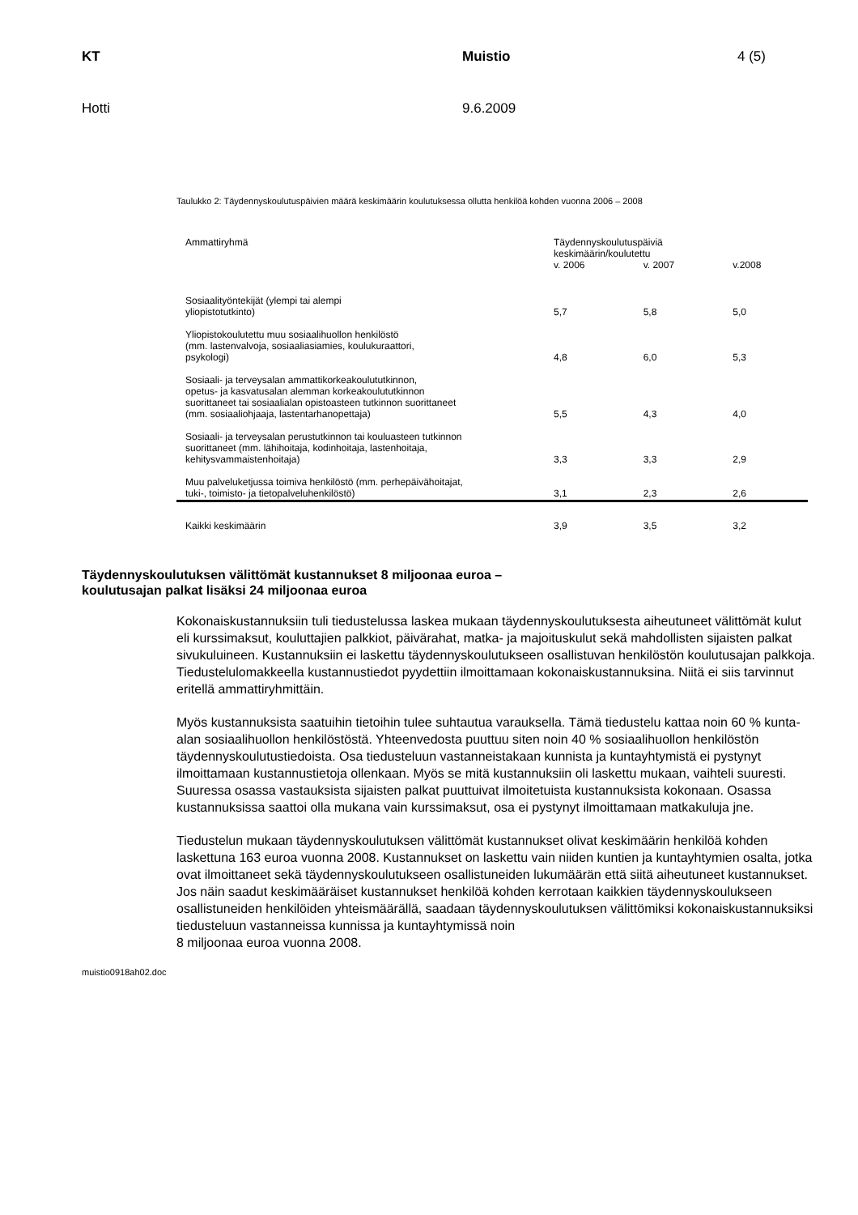KT Muistio 4 (5)
Hotti 9.6.2009
Taulukko 2: Täydennyskoulutuspäivien määrä keskimäärin koulutuksessa ollutta henkilöä kohden vuonna 2006 – 2008
| Ammattiryhmä | Täydennyskoulutuspäiviä keskimäärin/koulutettu | | |
| --- | --- | --- | --- |
| | v. 2006 | v. 2007 | v.2008 |
| Sosiaalityöntekijät (ylempi tai alempi yliopistotutkinto) | 5,7 | 5,8 | 5,0 |
| Yliopistokoulutettu muu sosiaalihuollon henkilöstö (mm. lastenvalvoja, sosiaaliasiamies, koulukuraattori, psykologi) | 4,8 | 6,0 | 5,3 |
| Sosiaali- ja terveysalan ammattikorkeakoulututkinnon, opetus- ja kasvatusalan alemman korkeakoulututkinnon suorittaneet tai sosiaalialan opistoasteen tutkinnon suorittaneet (mm. sosiaaliohjaaja, lastentarhanopettaja) | 5,5 | 4,3 | 4,0 |
| Sosiaali- ja terveysalan perustutkinnon tai kouluasteen tutkinnon suorittaneet (mm. lähihoitaja, kodinhoitaja, lastenhoitaja, kehitysvammaistenhoitaja) | 3,3 | 3,3 | 2,9 |
| Muu palveluketjussa toimiva henkilöstö (mm. perhepäivähoitajat, tuki-, toimisto- ja tietopalveluhenkilöstö) | 3,1 | 2,3 | 2,6 |
| Kaikki keskimäärin | 3,9 | 3,5 | 3,2 |
Täydennyskoulutuksen välittömät kustannukset 8 miljoonaa euroa –
koulutusajan palkat lisäksi 24 miljoonaa euroa
Kokonaiskustannuksiin tuli tiedustelussa laskea mukaan täydennyskoulutuksesta aiheutuneet välittömät kulut eli kurssimaksut, kouluttajien palkkiot, päivärahat, matka- ja majoituskulut sekä mahdollisten sijaisten palkat sivukuluineen. Kustannuksiin ei laskettu täydennyskoulutukseen osallistuvan henkilöstön koulutusajan palkkoja. Tiedustelulomakkeella kustannustiedot pyydettiin ilmoittamaan kokonaiskustannuksina. Niitä ei siis tarvinnut eritellä ammattiryhmittäin.
Myös kustannuksista saatuihin tietoihin tulee suhtautua varauksella. Tämä tiedustelu kattaa noin 60 % kunta-alan sosiaalihuollon henkilöstöstä. Yhteenvedosta puuttuu siten noin 40 % sosiaalihuollon henkilöstön täydennyskoulutustiedoista. Osa tiedusteluun vastanneistakaan kunnista ja kuntayhtymistä ei pystynyt ilmoittamaan kustannustietoja ollenkaan. Myös se mitä kustannuksiin oli laskettu mukaan, vaihteli suuresti. Suuressa osassa vastauksista sijaisten palkat puuttuivat ilmoitetuista kustannuksista kokonaan. Osassa kustannuksissa saattoi olla mukana vain kurssimaksut, osa ei pystynyt ilmoittamaan matkakuluja jne.
Tiedustelun mukaan täydennyskoulutuksen välittömät kustannukset olivat keskimäärin henkilöä kohden laskettuna 163 euroa vuonna 2008. Kustannukset on laskettu vain niiden kuntien ja kuntayhtymien osalta, jotka ovat ilmoittaneet sekä täydennyskoulutukseen osallistuneiden lukumäärän että siitä aiheutuneet kustannukset. Jos näin saadut keskimääräiset kustannukset henkilöä kohden kerrotaan kaikkien täydennyskoulukseen osallistuneiden henkilöiden yhteismäärällä, saadaan täydennyskoulutuksen välittömiksi kokonaiskustannuksiksi tiedusteluun vastanneissa kunnissa ja kuntayhtymissä noin
8 miljoonaa euroa vuonna 2008.
muistio0918ah02.doc